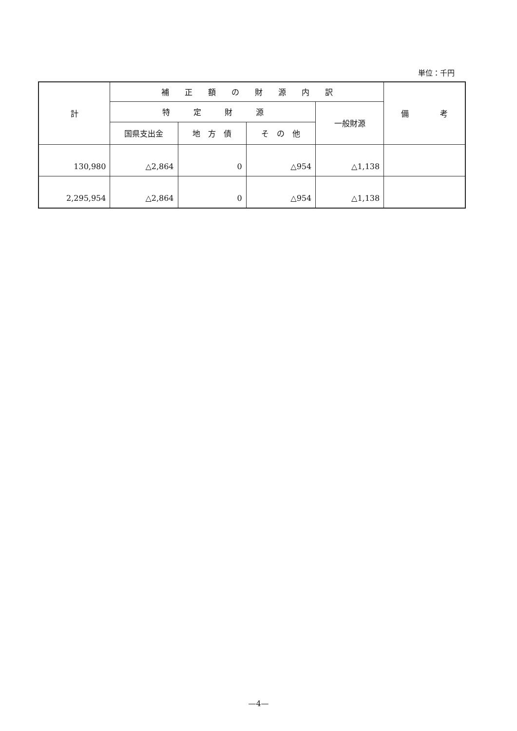単位：千円
| 計 | 補 正 額 の 財 源 内 訳 | | | | 備 考 |
| --- | --- | --- | --- | --- | --- |
| | 特 定 財 源 | | | 一般財源 | |
| | 国県支出金 | 地 方 債 | そ の 他 | | |
| 130,980 | △2,864 | 0 | △954 | △1,138 | |
| 2,295,954 | △2,864 | 0 | △954 | △1,138 | |
—4—